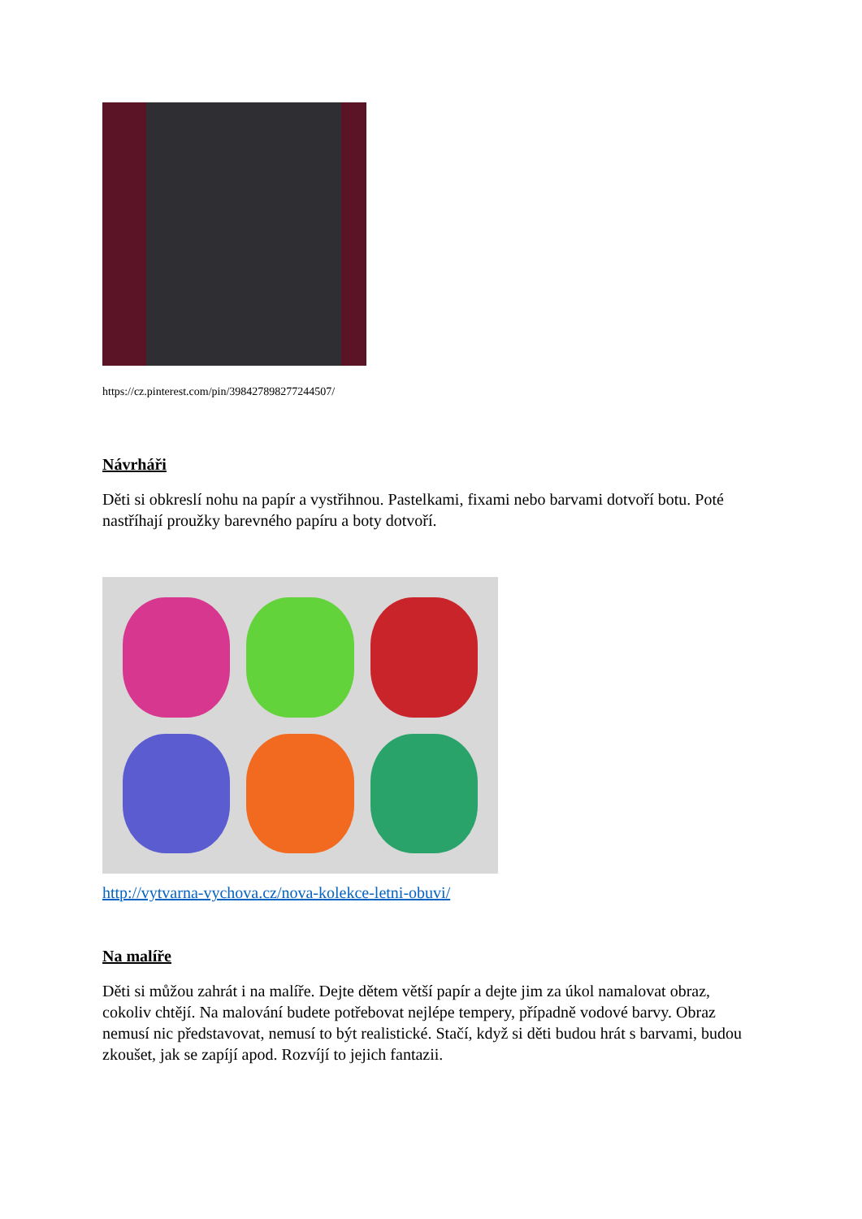https://cz.pinterest.com/pin/398427898277244507/
Návrháři
Děti si obkreslí nohu na papír a vystřihnou. Pastelkami, fixami nebo barvami dotvoří botu. Poté nastříhají proužky barevného papíru a boty dotvoří.
http://vytvarna-vychova.cz/nova-kolekce-letni-obuvi/
Na malíře
Děti si můžou zahrát i na malíře. Dejte dětem větší papír a dejte jim za úkol namalovat obraz, cokoliv chtějí. Na malování budete potřebovat nejlépe tempery, případně vodové barvy. Obraz nemusí nic představovat, nemusí to být realistické. Stačí, když si děti budou hrát s barvami, budou zkoušet, jak se zapíjí apod. Rozvíjí to jejich fantazii.